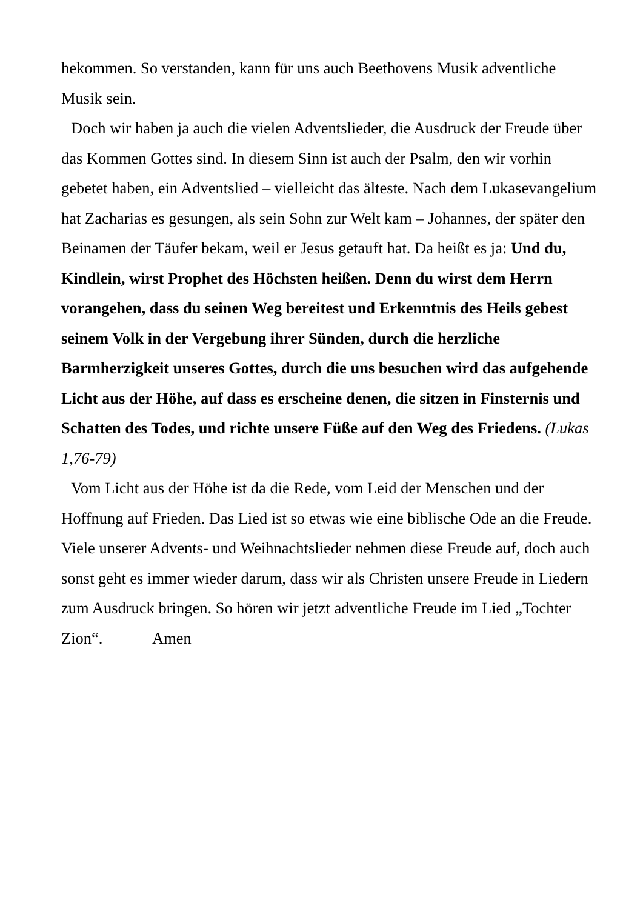hekommen. So verstanden, kann für uns auch Beethovens Musik adventliche Musik sein.
Doch wir haben ja auch die vielen Adventslieder, die Ausdruck der Freude über das Kommen Gottes sind. In diesem Sinn ist auch der Psalm, den wir vorhin gebetet haben, ein Adventslied – vielleicht das älteste. Nach dem Lukasevangelium hat Zacharias es gesungen, als sein Sohn zur Welt kam – Johannes, der später den Beinamen der Täufer bekam, weil er Jesus getauft hat. Da heißt es ja: Und du, Kindlein, wirst Prophet des Höchsten heißen. Denn du wirst dem Herrn vorangehen, dass du seinen Weg bereitest und Erkenntnis des Heils gebest seinem Volk in der Vergebung ihrer Sünden, durch die herzliche Barmherzigkeit unseres Gottes, durch die uns besuchen wird das aufgehende Licht aus der Höhe, auf dass es erscheine denen, die sitzen in Finsternis und Schatten des Todes, und richte unsere Füße auf den Weg des Friedens. (Lukas 1,76-79)
Vom Licht aus der Höhe ist da die Rede, vom Leid der Menschen und der Hoffnung auf Frieden. Das Lied ist so etwas wie eine biblische Ode an die Freude. Viele unserer Advents- und Weihnachtslieder nehmen diese Freude auf, doch auch sonst geht es immer wieder darum, dass wir als Christen unsere Freude in Liedern zum Ausdruck bringen. So hören wir jetzt adventliche Freude im Lied „Tochter Zion“. Amen